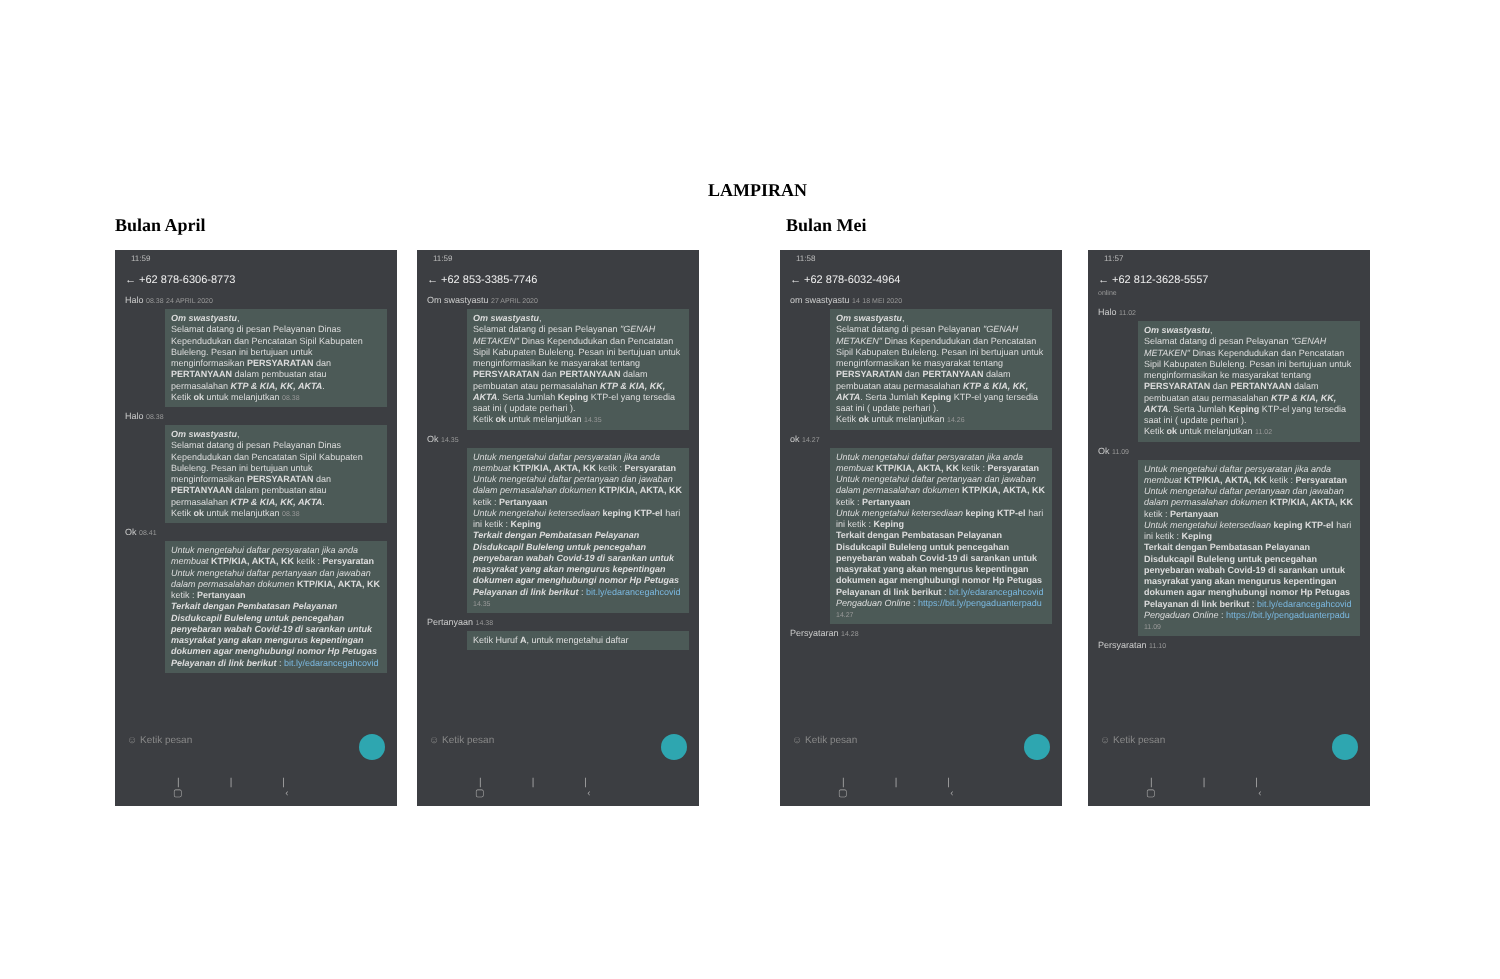LAMPIRAN
Bulan April
11:59
← +62 878-6306-8773
Halo 08.38 24 APRIL 2020
Om swastyastu,
Selamat datang di pesan Pelayanan Dinas Kependudukan dan Pencatatan Sipil Kabupaten Buleleng. Pesan ini bertujuan untuk menginformasikan PERSYARATAN dan PERTANYAAN dalam pembuatan atau permasalahan KTP & KIA, KK, AKTA.
Ketik ok untuk melanjutkan 08.38
Halo 08.38
Om swastyastu,
Selamat datang di pesan Pelayanan Dinas Kependudukan dan Pencatatan Sipil Kabupaten Buleleng. Pesan ini bertujuan untuk menginformasikan PERSYARATAN dan PERTANYAAN dalam pembuatan atau permasalahan KTP & KIA, KK, AKTA.
Ketik ok untuk melanjutkan 08.38
Ok 08.41
Untuk mengetahui daftar persyaratan jika anda membuat KTP/KIA, AKTA, KK ketik : Persyaratan
Untuk mengetahui daftar pertanyaan dan jawaban dalam permasalahan dokumen KTP/KIA, AKTA, KK ketik : Pertanyaan
Terkait dengan Pembatasan Pelayanan Disdukcapil Buleleng untuk pencegahan penyebaran wabah Covid-19 di sarankan untuk masyrakat yang akan mengurus kepentingan dokumen agar menghubungi nomor Hp Petugas Pelayanan di link berikut : bit.ly/edarancegahcovid
☺ Ketik pesan
||| ▢ ‹
11:59
← +62 853-3385-7746
Om swastyastu 27 APRIL 2020
Om swastyastu,
Selamat datang di pesan Pelayanan "GENAH METAKEN" Dinas Kependudukan dan Pencatatan Sipil Kabupaten Buleleng. Pesan ini bertujuan untuk menginformasikan ke masyarakat tentang PERSYARATAN dan PERTANYAAN dalam pembuatan atau permasalahan KTP & KIA, KK, AKTA. Serta Jumlah Keping KTP-el yang tersedia saat ini ( update perhari ).
Ketik ok untuk melanjutkan 14.35
Ok 14.35
Untuk mengetahui daftar persyaratan jika anda membuat KTP/KIA, AKTA, KK ketik : Persyaratan
Untuk mengetahui daftar pertanyaan dan jawaban dalam permasalahan dokumen KTP/KIA, AKTA, KK ketik : Pertanyaan
Untuk mengetahui ketersediaan keping KTP-el hari ini ketik : Keping
Terkait dengan Pembatasan Pelayanan Disdukcapil Buleleng untuk pencegahan penyebaran wabah Covid-19 di sarankan untuk masyrakat yang akan mengurus kepentingan dokumen agar menghubungi nomor Hp Petugas Pelayanan di link berikut : bit.ly/edarancegahcovid 14.35
Pertanyaan 14.38
Ketik Huruf A, untuk mengetahui daftar
☺ Ketik pesan
||| ▢ ‹
Bulan Mei
11:58
← +62 878-6032-4964
om swastyastu 14 18 MEI 2020
Om swastyastu,
Selamat datang di pesan Pelayanan "GENAH METAKEN" Dinas Kependudukan dan Pencatatan Sipil Kabupaten Buleleng. Pesan ini bertujuan untuk menginformasikan ke masyarakat tentang PERSYARATAN dan PERTANYAAN dalam pembuatan atau permasalahan KTP & KIA, KK, AKTA. Serta Jumlah Keping KTP-el yang tersedia saat ini ( update perhari ).
Ketik ok untuk melanjutkan 14.26
ok 14.27
Untuk mengetahui daftar persyaratan jika anda membuat KTP/KIA, AKTA, KK ketik : Persyaratan
Untuk mengetahui daftar pertanyaan dan jawaban dalam permasalahan dokumen KTP/KIA, AKTA, KK ketik : Pertanyaan
Untuk mengetahui ketersediaan keping KTP-el hari ini ketik : Keping
Terkait dengan Pembatasan Pelayanan Disdukcapil Buleleng untuk pencegahan penyebaran wabah Covid-19 di sarankan untuk masyrakat yang akan mengurus kepentingan dokumen agar menghubungi nomor Hp Petugas Pelayanan di link berikut : bit.ly/edarancegahcovid
Pengaduan Online : https://bit.ly/pengaduanterpadu 14.27
Persyataran 14.28
☺ Ketik pesan
||| ▢ ‹
11:57
← +62 812-3628-5557
online
Halo 11.02
Om swastyastu,
Selamat datang di pesan Pelayanan "GENAH METAKEN" Dinas Kependudukan dan Pencatatan Sipil Kabupaten Buleleng. Pesan ini bertujuan untuk menginformasikan ke masyarakat tentang PERSYARATAN dan PERTANYAAN dalam pembuatan atau permasalahan KTP & KIA, KK, AKTA. Serta Jumlah Keping KTP-el yang tersedia saat ini ( update perhari ).
Ketik ok untuk melanjutkan 11.02
Ok 11.09
Untuk mengetahui daftar persyaratan jika anda membuat KTP/KIA, AKTA, KK ketik : Persyaratan
Untuk mengetahui daftar pertanyaan dan jawaban dalam permasalahan dokumen KTP/KIA, AKTA, KK ketik : Pertanyaan
Untuk mengetahui ketersediaan keping KTP-el hari ini ketik : Keping
Terkait dengan Pembatasan Pelayanan Disdukcapil Buleleng untuk pencegahan penyebaran wabah Covid-19 di sarankan untuk masyrakat yang akan mengurus kepentingan dokumen agar menghubungi nomor Hp Petugas Pelayanan di link berikut : bit.ly/edarancegahcovid
Pengaduan Online : https://bit.ly/pengaduanterpadu 11.09
Persyaratan 11.10
☺ Ketik pesan
||| ▢ ‹